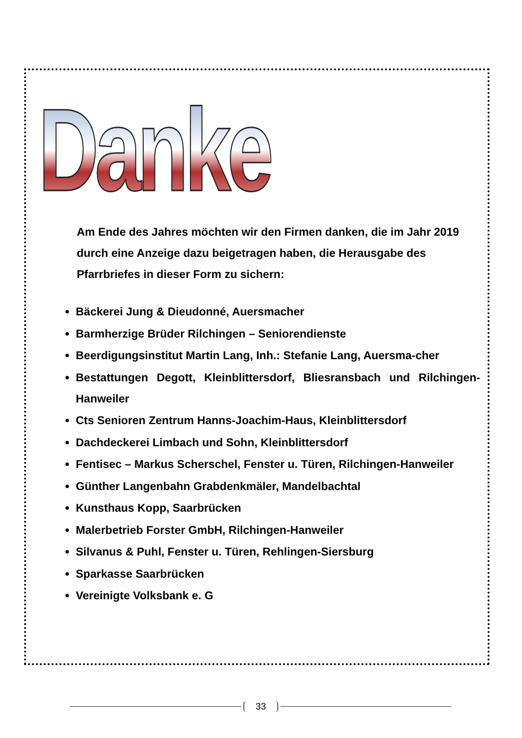Danke
Am Ende des Jahres möchten wir den Firmen danken, die im Jahr 2019 durch eine Anzeige dazu beigetragen haben, die Herausgabe des Pfarrbriefes in dieser Form zu sichern:
Bäckerei Jung & Dieudonné, Auersmacher
Barmherzige Brüder Rilchingen – Seniorendienste
Beerdigungsinstitut Martin Lang, Inh.: Stefanie Lang, Auersma-cher
Bestattungen Degott, Kleinblittersdorf, Bliesransbach und Rilchingen-Hanweiler
Cts Senioren Zentrum Hanns-Joachim-Haus, Kleinblittersdorf
Dachdeckerei Limbach und Sohn, Kleinblittersdorf
Fentisec – Markus Scherschel, Fenster u. Türen, Rilchingen-Hanweiler
Günther Langenbahn Grabdenkmäler, Mandelbachtal
Kunsthaus Kopp, Saarbrücken
Malerbetrieb Forster GmbH, Rilchingen-Hanweiler
Silvanus & Puhl, Fenster u. Türen, Rehlingen-Siersburg
Sparkasse Saarbrücken
Vereinigte Volksbank e. G
33